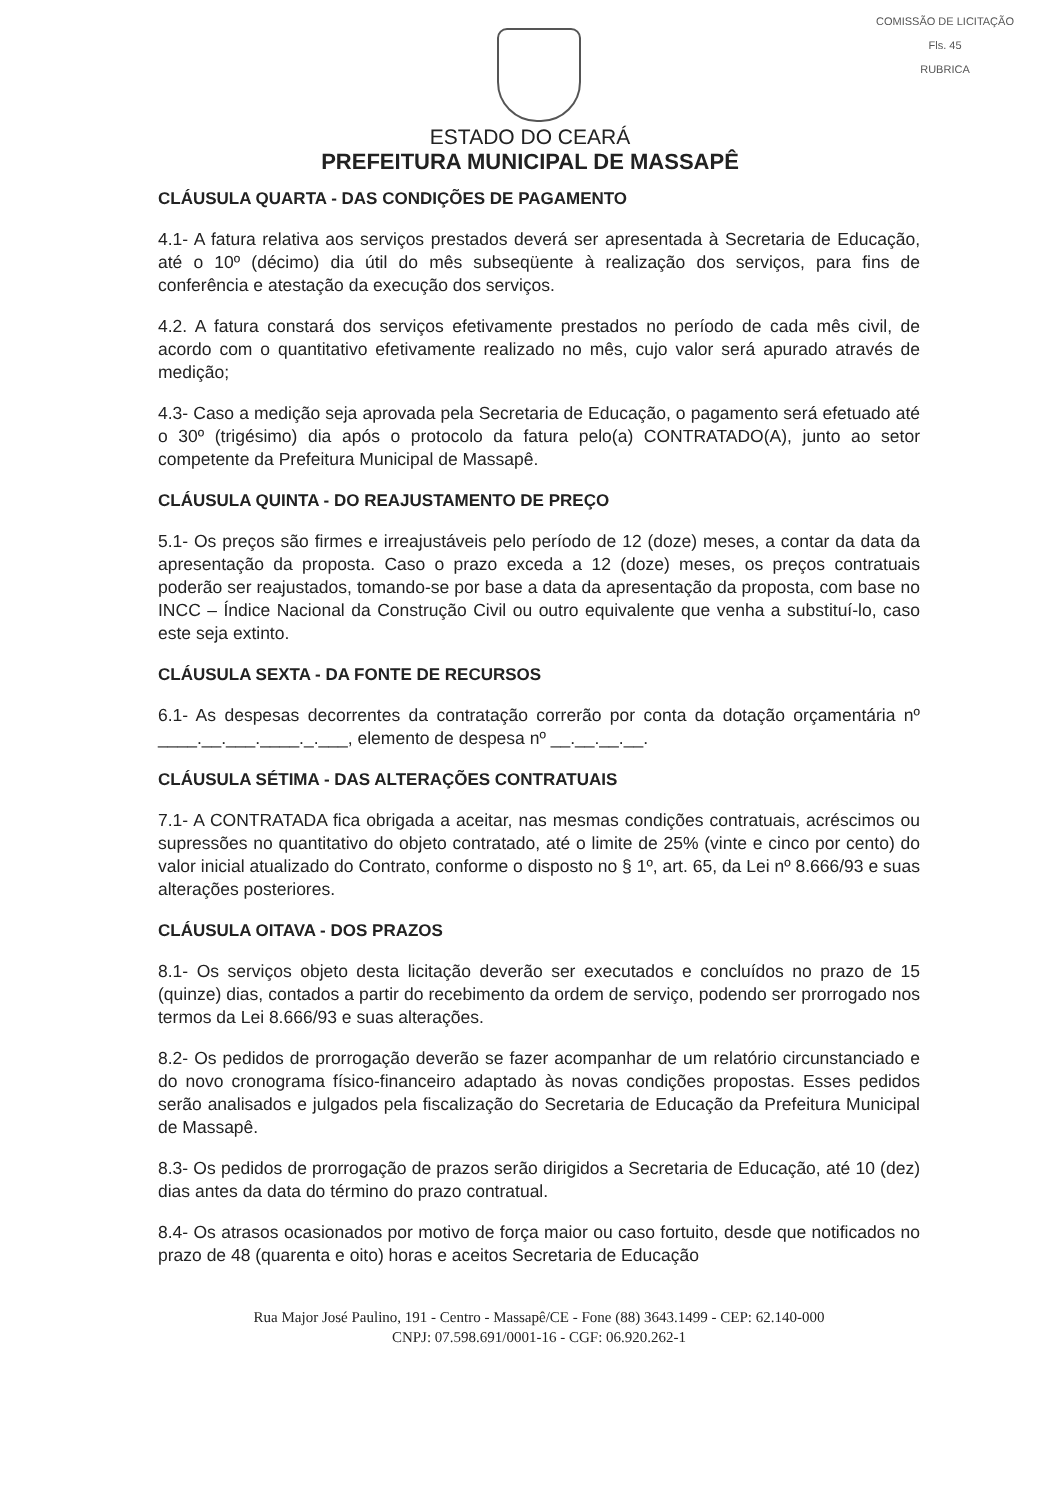COMISSÃO DE LICITAÇÃO
Fls. 45
RUBRICA
ESTADO DO CEARÁ
PREFEITURA MUNICIPAL DE MASSAPÊ
CLÁUSULA QUARTA - DAS CONDIÇÕES DE PAGAMENTO
4.1- A fatura relativa aos serviços prestados deverá ser apresentada à Secretaria de Educação, até o 10º (décimo) dia útil do mês subseqüente à realização dos serviços, para fins de conferência e atestação da execução dos serviços.
4.2. A fatura constará dos serviços efetivamente prestados no período de cada mês civil, de acordo com o quantitativo efetivamente realizado no mês, cujo valor será apurado através de medição;
4.3- Caso a medição seja aprovada pela Secretaria de Educação, o pagamento será efetuado até o 30º (trigésimo) dia após o protocolo da fatura pelo(a) CONTRATADO(A), junto ao setor competente da Prefeitura Municipal de Massapê.
CLÁUSULA QUINTA - DO REAJUSTAMENTO DE PREÇO
5.1- Os preços são firmes e irreajustáveis pelo período de 12 (doze) meses, a contar da data da apresentação da proposta. Caso o prazo exceda a 12 (doze) meses, os preços contratuais poderão ser reajustados, tomando-se por base a data da apresentação da proposta, com base no INCC – Índice Nacional da Construção Civil ou outro equivalente que venha a substituí-lo, caso este seja extinto.
CLÁUSULA SEXTA - DA FONTE DE RECURSOS
6.1- As despesas decorrentes da contratação correrão por conta da dotação orçamentária nº ____.__.___.____._.___, elemento de despesa nº __.__.__.__.
CLÁUSULA SÉTIMA - DAS ALTERAÇÕES CONTRATUAIS
7.1- A CONTRATADA fica obrigada a aceitar, nas mesmas condições contratuais, acréscimos ou supressões no quantitativo do objeto contratado, até o limite de 25% (vinte e cinco por cento) do valor inicial atualizado do Contrato, conforme o disposto no § 1º, art. 65, da Lei nº 8.666/93 e suas alterações posteriores.
CLÁUSULA OITAVA - DOS PRAZOS
8.1- Os serviços objeto desta licitação deverão ser executados e concluídos no prazo de 15 (quinze) dias, contados a partir do recebimento da ordem de serviço, podendo ser prorrogado nos termos da Lei 8.666/93 e suas alterações.
8.2- Os pedidos de prorrogação deverão se fazer acompanhar de um relatório circunstanciado e do novo cronograma físico-financeiro adaptado às novas condições propostas. Esses pedidos serão analisados e julgados pela fiscalização do Secretaria de Educação da Prefeitura Municipal de Massapê.
8.3- Os pedidos de prorrogação de prazos serão dirigidos a Secretaria de Educação, até 10 (dez) dias antes da data do término do prazo contratual.
8.4- Os atrasos ocasionados por motivo de força maior ou caso fortuito, desde que notificados no prazo de 48 (quarenta e oito) horas e aceitos Secretaria de Educação
Rua Major José Paulino, 191 - Centro - Massapê/CE - Fone (88) 3643.1499 - CEP: 62.140-000
CNPJ: 07.598.691/0001-16 - CGF: 06.920.262-1